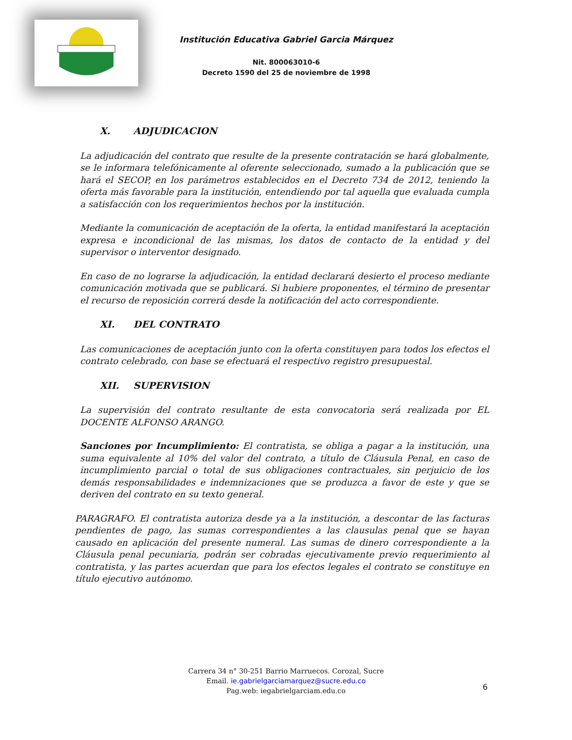Institución Educativa Gabriel Garcia Márquez
Nit. 800063010-6
Decreto 1590 del 25 de noviembre de 1998
X. ADJUDICACION
La adjudicación del contrato que resulte de la presente contratación se hará globalmente, se le informara telefónicamente al oferente seleccionado, sumado a la publicación que se hará el SECOP, en los parámetros establecidos en el Decreto 734 de 2012, teniendo la oferta más favorable para la institución, entendiendo por tal aquella que evaluada cumpla a satisfacción con los requerimientos hechos por la institución.
Mediante la comunicación de aceptación de la oferta, la entidad manifestará la aceptación expresa e incondicional de las mismas, los datos de contacto de la entidad y del supervisor o interventor designado.
En caso de no lograrse la adjudicación, la entidad declarará desierto el proceso mediante comunicación motivada que se publicará. Si hubiere proponentes, el término de presentar el recurso de reposición correrá desde la notificación del acto correspondiente.
XI. DEL CONTRATO
Las comunicaciones de aceptación junto con la oferta constituyen para todos los efectos el contrato celebrado, con base se efectuará el respectivo registro presupuestal.
XII. SUPERVISION
La supervisión del contrato resultante de esta convocatoria será realizada por EL DOCENTE ALFONSO ARANGO.
Sanciones por Incumplimiento: El contratista, se obliga a pagar a la institución, una suma equivalente al 10% del valor del contrato, a título de Cláusula Penal, en caso de incumplimiento parcial o total de sus obligaciones contractuales, sin perjuicio de los demás responsabilidades e indemnizaciones que se produzca a favor de este y que se deriven del contrato en su texto general.
PARAGRAFO. El contratista autoriza desde ya a la institución, a descontar de las facturas pendientes de pago, las sumas correspondientes a las clausulas penal que se hayan causado en aplicación del presente numeral. Las sumas de dinero correspondiente a la Cláusula penal pecuniaria, podrán ser cobradas ejecutivamente previo requerimiento al contratista, y las partes acuerdan que para los efectos legales el contrato se constituye en título ejecutivo autónomo.
Carrera 34 n° 30-251 Barrio Marruecos. Corozal, Sucre
Email. ie.gabrielgarciamarquez@sucre.edu.co
Pag.web: iegabrielgarciam.edu.co
6